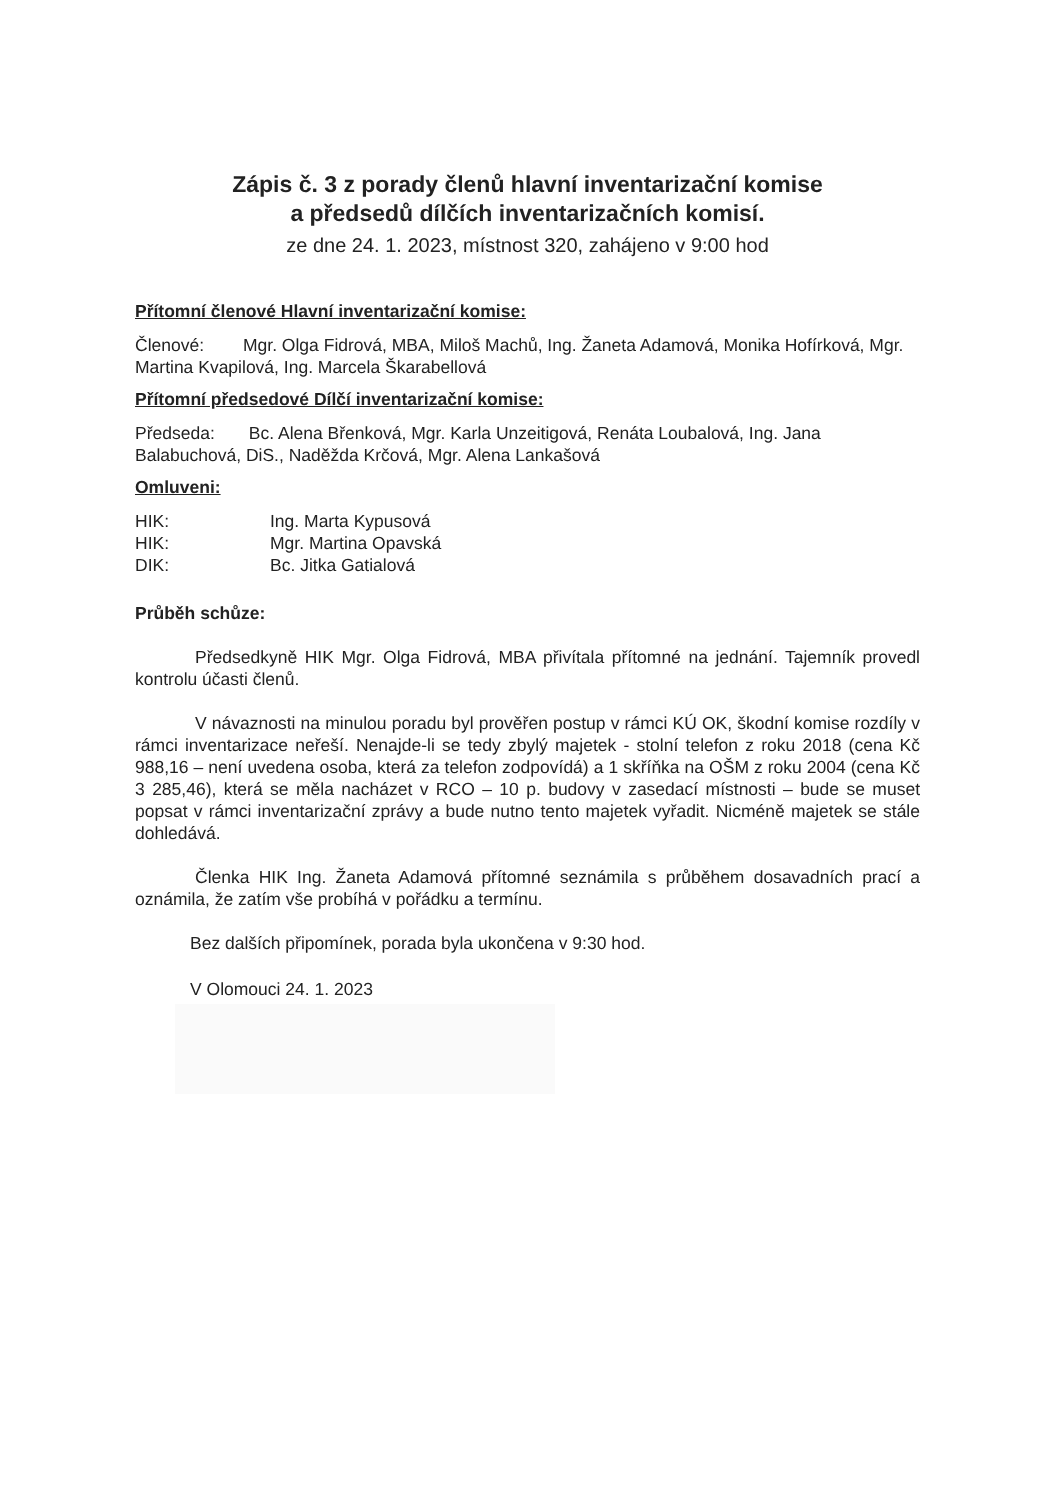Zápis č. 3 z porady členů hlavní inventarizační komise
a předsedů dílčích inventarizačních komisí.
ze dne 24. 1. 2023, místnost 320, zahájeno v 9:00 hod
Přítomní členové Hlavní inventarizační komise:
Členové: Mgr. Olga Fidrová, MBA, Miloš Machů, Ing. Žaneta Adamová, Monika Hofírková, Mgr. Martina Kvapilová, Ing. Marcela Škarabellová
Přítomní předsedové Dílčí inventarizační komise:
Předseda: Bc. Alena Břenková, Mgr. Karla Unzeitigová, Renáta Loubalová, Ing. Jana Balabuchová, DiS., Naděžda Krčová, Mgr. Alena Lankašová
Omluveni:
| HIK: | Ing. Marta Kypusová |
| HIK: | Mgr. Martina Opavská |
| DIK: | Bc. Jitka Gatialová |
Průběh schůze:
Předsedkyně HIK Mgr. Olga Fidrová, MBA přivítala přítomné na jednání. Tajemník provedl kontrolu účasti členů.
V návaznosti na minulou poradu byl prověřen postup v rámci KÚ OK, škodní komise rozdíly v rámci inventarizace neřeší. Nenajde-li se tedy zbylý majetek - stolní telefon z roku 2018 (cena Kč 988,16 – není uvedena osoba, která za telefon zodpovídá) a 1 skříňka na OŠM z roku 2004 (cena Kč 3 285,46), která se měla nacházet v RCO – 10 p. budovy v zasedací místnosti – bude se muset popsat v rámci inventarizační zprávy a bude nutno tento majetek vyřadit. Nicméně majetek se stále dohledává.
Členka HIK Ing. Žaneta Adamová přítomné seznámila s průběhem dosavadních prací a oznámila, že zatím vše probíhá v pořádku a termínu.
Bez dalších připomínek, porada byla ukončena v 9:30 hod.
V Olomouci 24. 1. 2023